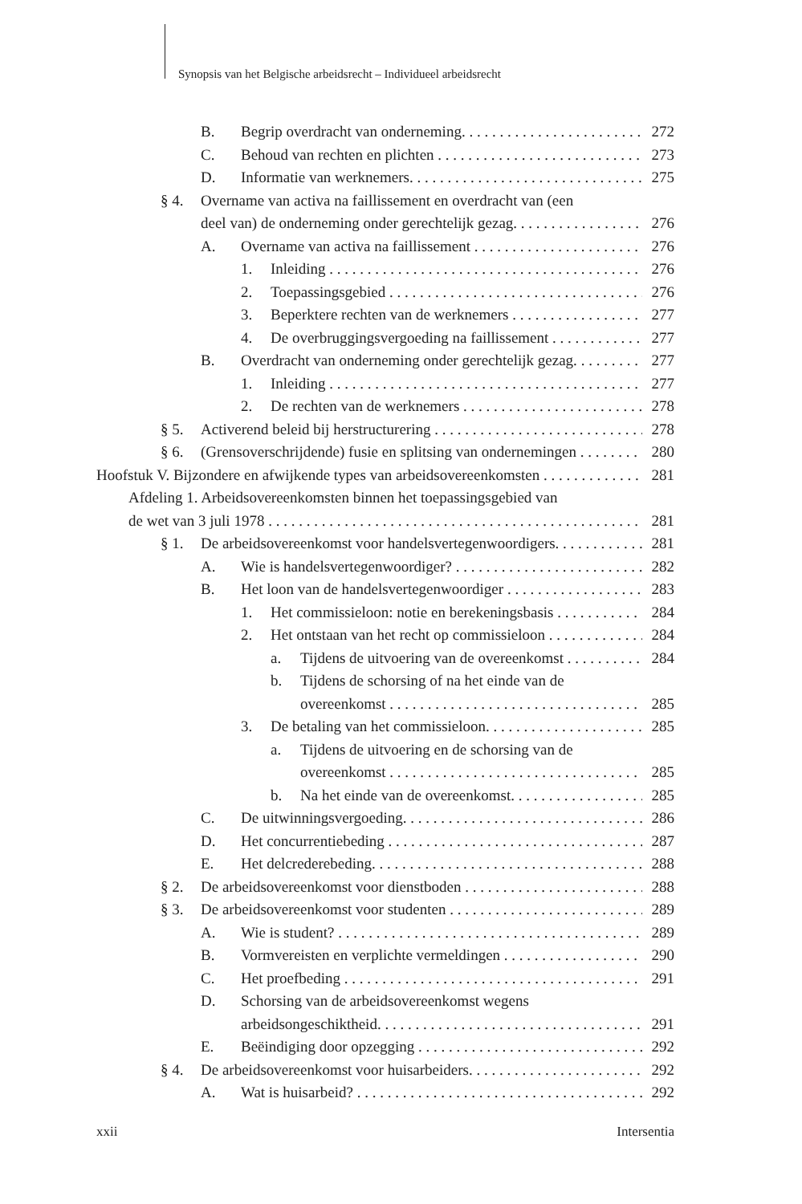Synopsis van het Belgische arbeidsrecht – Individueel arbeidsrecht
B. Begrip overdracht van onderneming. 272
C. Behoud van rechten en plichten 273
D. Informatie van werknemers. 275
§ 4. Overname van activa na faillissement en overdracht van (een
deel van) de onderneming onder gerechtelijk gezag. 276
A. Overname van activa na faillissement 276
1. Inleiding 276
2. Toepassingsgebied 276
3. Beperktere rechten van de werknemers 277
4. De overbruggingsvergoeding na faillissement 277
B. Overdracht van onderneming onder gerechtelijk gezag. 277
1. Inleiding 277
2. De rechten van de werknemers 278
§ 5. Activerend beleid bij herstructurering 278
§ 6. (Grensoverschrijdende) fusie en splitsing van ondernemingen 280
Hoofstuk V. Bijzondere en afwijkende types van arbeidsovereenkomsten 281
Afdeling 1. Arbeidsovereenkomsten binnen het toepassingsgebied van
de wet van 3 juli 1978 281
§ 1. De arbeidsovereenkomst voor handelsvertegenwoordigers. 281
A. Wie is handelsvertegenwoordiger? 282
B. Het loon van de handelsvertegenwoordiger 283
1. Het commissieloon: notie en berekeningsbasis 284
2. Het ontstaan van het recht op commissieloon 284
a. Tijdens de uitvoering van de overeenkomst 284
b. Tijdens de schorsing of na het einde van de
overeenkomst 285
3. De betaling van het commissieloon. 285
a. Tijdens de uitvoering en de schorsing van de
overeenkomst 285
b. Na het einde van de overeenkomst. 285
C. De uitwinningsvergoeding. 286
D. Het concurrentiebeding 287
E. Het delcrederebeding. 288
§ 2. De arbeidsovereenkomst voor dienstboden 288
§ 3. De arbeidsovereenkomst voor studenten 289
A. Wie is student? 289
B. Vormvereisten en verplichte vermeldingen 290
C. Het proefbeding 291
D. Schorsing van de arbeidsovereenkomst wegens
arbeidsongeschiktheid. 291
E. Beëindiging door opzegging 292
§ 4. De arbeidsovereenkomst voor huisarbeiders. 292
A. Wat is huisarbeid? 292
xxii Intersentia